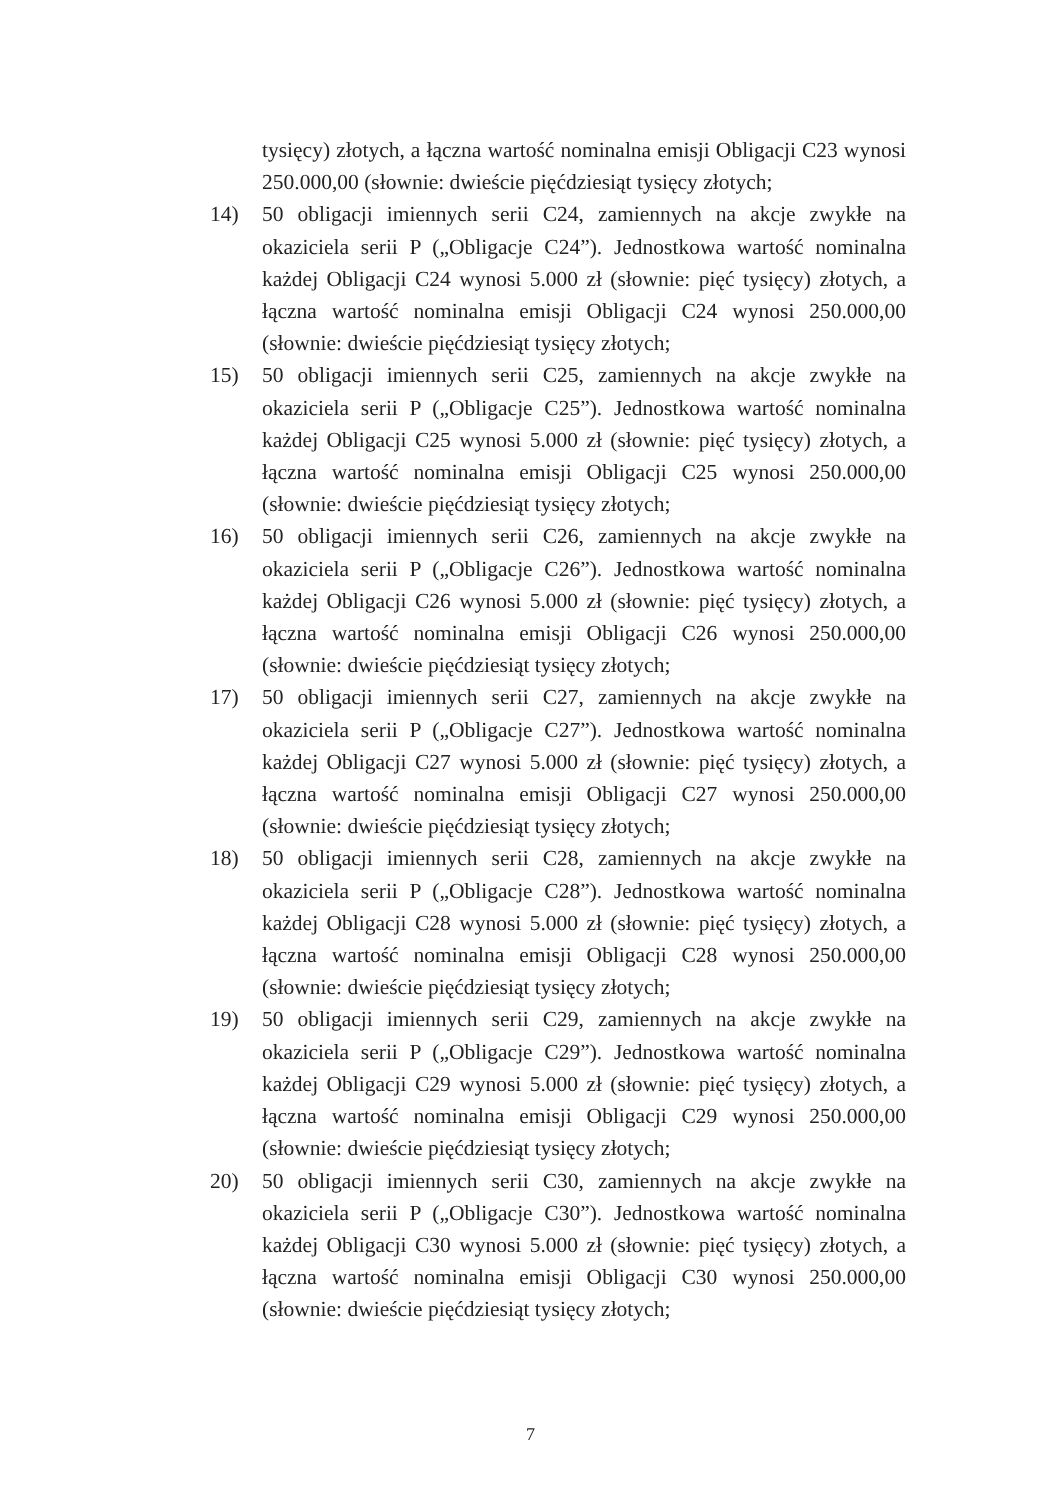tysięcy) złotych, a łączna wartość nominalna emisji Obligacji C23 wynosi 250.000,00 (słownie: dwieście pięćdziesiąt tysięcy złotych;
14) 50 obligacji imiennych serii C24, zamiennych na akcje zwykłe na okaziciela serii P („Obligacje C24”). Jednostkowa wartość nominalna każdej Obligacji C24 wynosi 5.000 zł (słownie: pięć tysięcy) złotych, a łączna wartość nominalna emisji Obligacji C24 wynosi 250.000,00 (słownie: dwieście pięćdziesiąt tysięcy złotych;
15) 50 obligacji imiennych serii C25, zamiennych na akcje zwykłe na okaziciela serii P („Obligacje C25”). Jednostkowa wartość nominalna każdej Obligacji C25 wynosi 5.000 zł (słownie: pięć tysięcy) złotych, a łączna wartość nominalna emisji Obligacji C25 wynosi 250.000,00 (słownie: dwieście pięćdziesiąt tysięcy złotych;
16) 50 obligacji imiennych serii C26, zamiennych na akcje zwykłe na okaziciela serii P („Obligacje C26”). Jednostkowa wartość nominalna każdej Obligacji C26 wynosi 5.000 zł (słownie: pięć tysięcy) złotych, a łączna wartość nominalna emisji Obligacji C26 wynosi 250.000,00 (słownie: dwieście pięćdziesiąt tysięcy złotych;
17) 50 obligacji imiennych serii C27, zamiennych na akcje zwykłe na okaziciela serii P („Obligacje C27”). Jednostkowa wartość nominalna każdej Obligacji C27 wynosi 5.000 zł (słownie: pięć tysięcy) złotych, a łączna wartość nominalna emisji Obligacji C27 wynosi 250.000,00 (słownie: dwieście pięćdziesiąt tysięcy złotych;
18) 50 obligacji imiennych serii C28, zamiennych na akcje zwykłe na okaziciela serii P („Obligacje C28”). Jednostkowa wartość nominalna każdej Obligacji C28 wynosi 5.000 zł (słownie: pięć tysięcy) złotych, a łączna wartość nominalna emisji Obligacji C28 wynosi 250.000,00 (słownie: dwieście pięćdziesiąt tysięcy złotych;
19) 50 obligacji imiennych serii C29, zamiennych na akcje zwykłe na okaziciela serii P („Obligacje C29”). Jednostkowa wartość nominalna każdej Obligacji C29 wynosi 5.000 zł (słownie: pięć tysięcy) złotych, a łączna wartość nominalna emisji Obligacji C29 wynosi 250.000,00 (słownie: dwieście pięćdziesiąt tysięcy złotych;
20) 50 obligacji imiennych serii C30, zamiennych na akcje zwykłe na okaziciela serii P („Obligacje C30”). Jednostkowa wartość nominalna każdej Obligacji C30 wynosi 5.000 zł (słownie: pięć tysięcy) złotych, a łączna wartość nominalna emisji Obligacji C30 wynosi 250.000,00 (słownie: dwieście pięćdziesiąt tysięcy złotych;
7